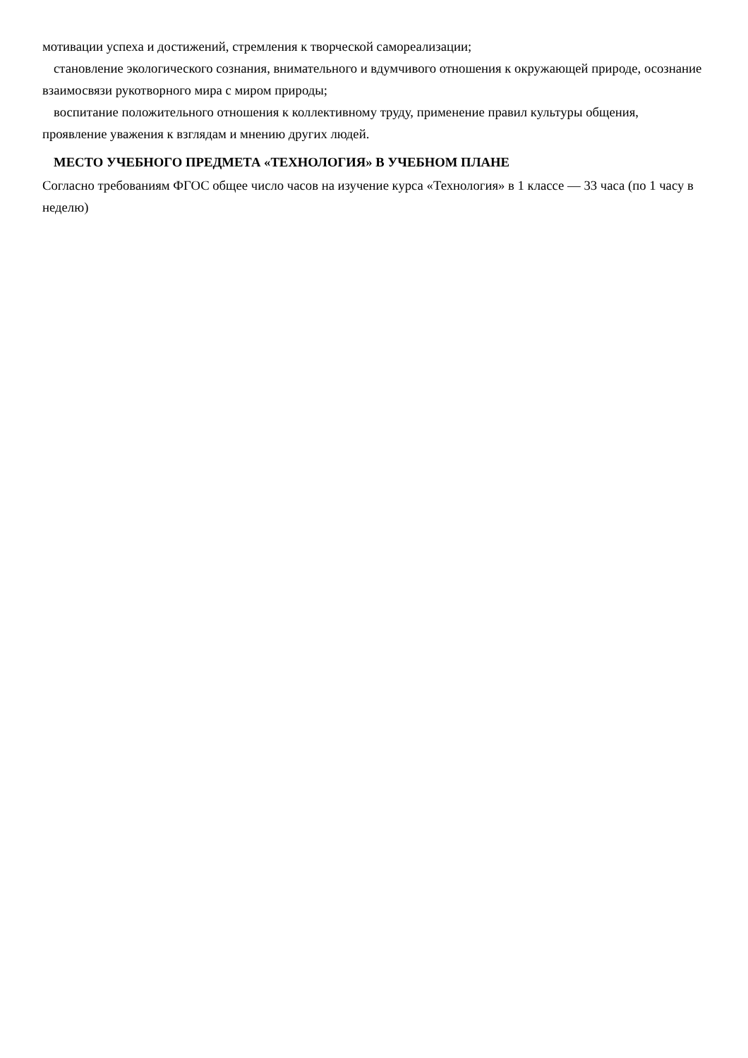мотивации успеха и достижений, стремления к творческой самореализации;
становление экологического сознания, внимательного и вдумчивого отношения к окружающей природе, осознание взаимосвязи рукотворного мира с миром природы;
воспитание положительного отношения к коллективному труду, применение правил культуры общения, проявление уважения к взглядам и мнению других людей.
МЕСТО УЧЕБНОГО ПРЕДМЕТА «ТЕХНОЛОГИЯ» В УЧЕБНОМ ПЛАНЕ
Согласно требованиям ФГОС общее число часов на изучение курса «Технология» в 1 классе — 33 часа (по 1 часу в неделю)